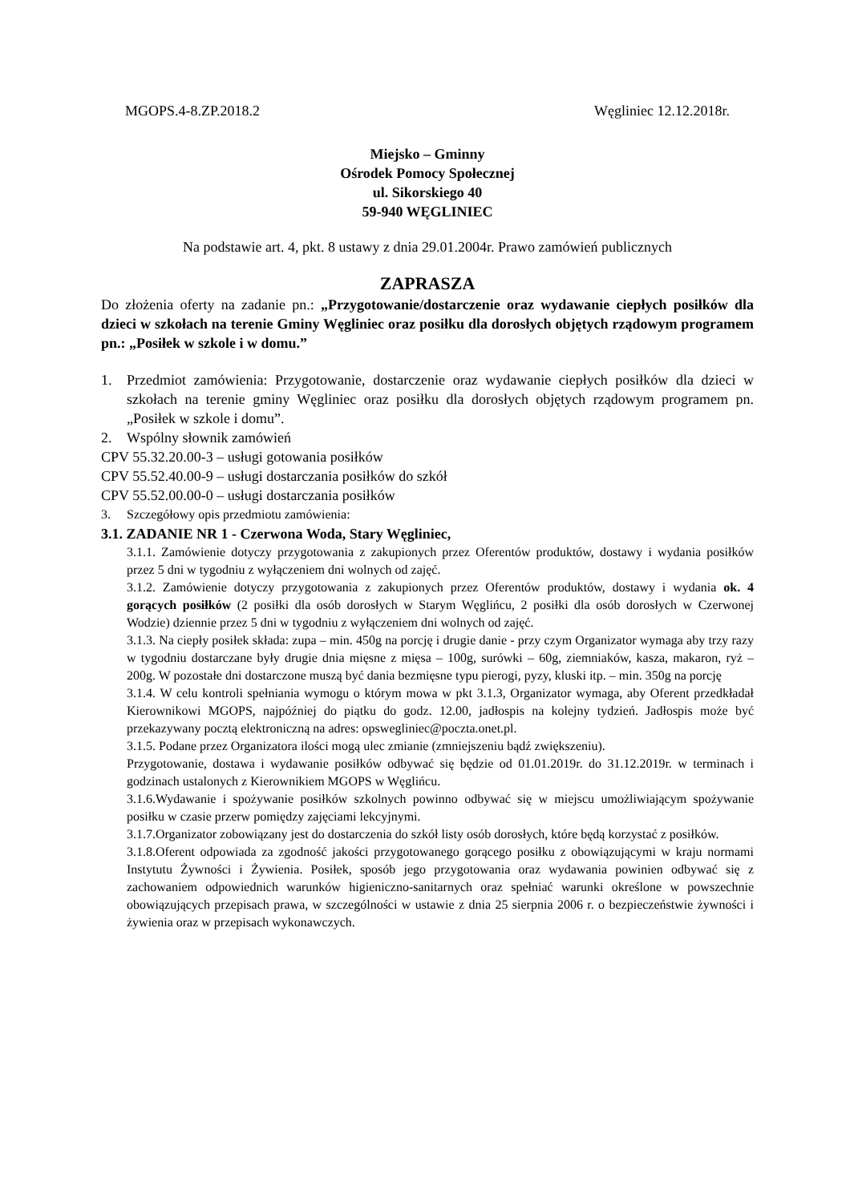MGOPS.4-8.ZP.2018.2 Węgliniec 12.12.2018r.
Miejsko – Gminny
Ośrodek Pomocy Społecznej
ul. Sikorskiego 40
59-940 WĘGLINIEC
Na podstawie art. 4, pkt. 8 ustawy z dnia 29.01.2004r. Prawo zamówień publicznych
ZAPRASZA
Do złożenia oferty na zadanie pn.: „Przygotowanie/dostarczenie oraz wydawanie ciepłych posiłków dla dzieci w szkołach na terenie Gminy Węgliniec oraz posiłku dla dorosłych objętych rządowym programem pn.: „Posiłek w szkole i w domu.”
1. Przedmiot zamówienia: Przygotowanie, dostarczenie oraz wydawanie ciepłych posiłków dla dzieci w szkołach na terenie gminy Węgliniec oraz posiłku dla dorosłych objętych rządowym programem pn. „Posiłek w szkole i domu”.
2. Wspólny słownik zamówień
CPV 55.32.20.00-3 – usługi gotowania posiłków
CPV 55.52.40.00-9 – usługi dostarczania posiłków do szkół
CPV 55.52.00.00-0 – usługi dostarczania posiłków
3. Szczegółowy opis przedmiotu zamówienia:
3.1. ZADANIE NR 1 - Czerwona Woda, Stary Węgliniec,
3.1.1. Zamówienie dotyczy przygotowania z zakupionych przez Oferentów produktów, dostawy i wydania posiłków przez 5 dni w tygodniu z wyłączeniem dni wolnych od zajęć.
3.1.2. Zamówienie dotyczy przygotowania z zakupionych przez Oferentów produktów, dostawy i wydania ok. 4 gorących posiłków (2 posiłki dla osób dorosłych w Starym Węglińcu, 2 posiłki dla osób dorosłych w Czerwonej Wodzie) dziennie przez 5 dni w tygodniu z wyłączeniem dni wolnych od zajęć.
3.1.3. Na ciepły posiłek składa: zupa – min. 450g na porcję i drugie danie - przy czym Organizator wymaga aby trzy razy w tygodniu dostarczane były drugie dnia mięsne z mięsa – 100g, surówki – 60g, ziemniaków, kasza, makaron, ryż – 200g. W pozostałe dni dostarczone muszą być dania bezmięsne typu pierogi, pyzy, kluski itp. – min. 350g na porcję
3.1.4. W celu kontroli spełniania wymogu o którym mowa w pkt 3.1.3, Organizator wymaga, aby Oferent przedkładał Kierownikowi MGOPS, najpóźniej do piątku do godz. 12.00, jadłospis na kolejny tydzień. Jadłospis może być przekazywany pocztą elektroniczną na adres: opswegliniec@poczta.onet.pl.
3.1.5. Podane przez Organizatora ilości mogą ulec zmianie (zmniejszeniu bądź zwiększeniu).
Przygotowanie, dostawa i wydawanie posiłków odbywać się będzie od 01.01.2019r. do 31.12.2019r. w terminach i godzinach ustalonych z Kierownikiem MGOPS w Węglińcu.
3.1.6.Wydawanie i spożywanie posiłków szkolnych powinno odbywać się w miejscu umożliwiającym spożywanie posiłku w czasie przerw pomiędzy zajęciami lekcyjnymi.
3.1.7.Organizator zobowiązany jest do dostarczenia do szkół listy osób dorosłych, które będą korzystać z posiłków.
3.1.8.Oferent odpowiada za zgodność jakości przygotowanego gorącego posiłku z obowiązującymi w kraju normami Instytutu Żywności i Żywienia. Posiłek, sposób jego przygotowania oraz wydawania powinien odbywać się z zachowaniem odpowiednich warunków higieniczno-sanitarnych oraz spełniać warunki określone w powszechnie obowiązujących przepisach prawa, w szczególności w ustawie z dnia 25 sierpnia 2006 r. o bezpieczeństwie żywności i żywienia oraz w przepisach wykonawczych.